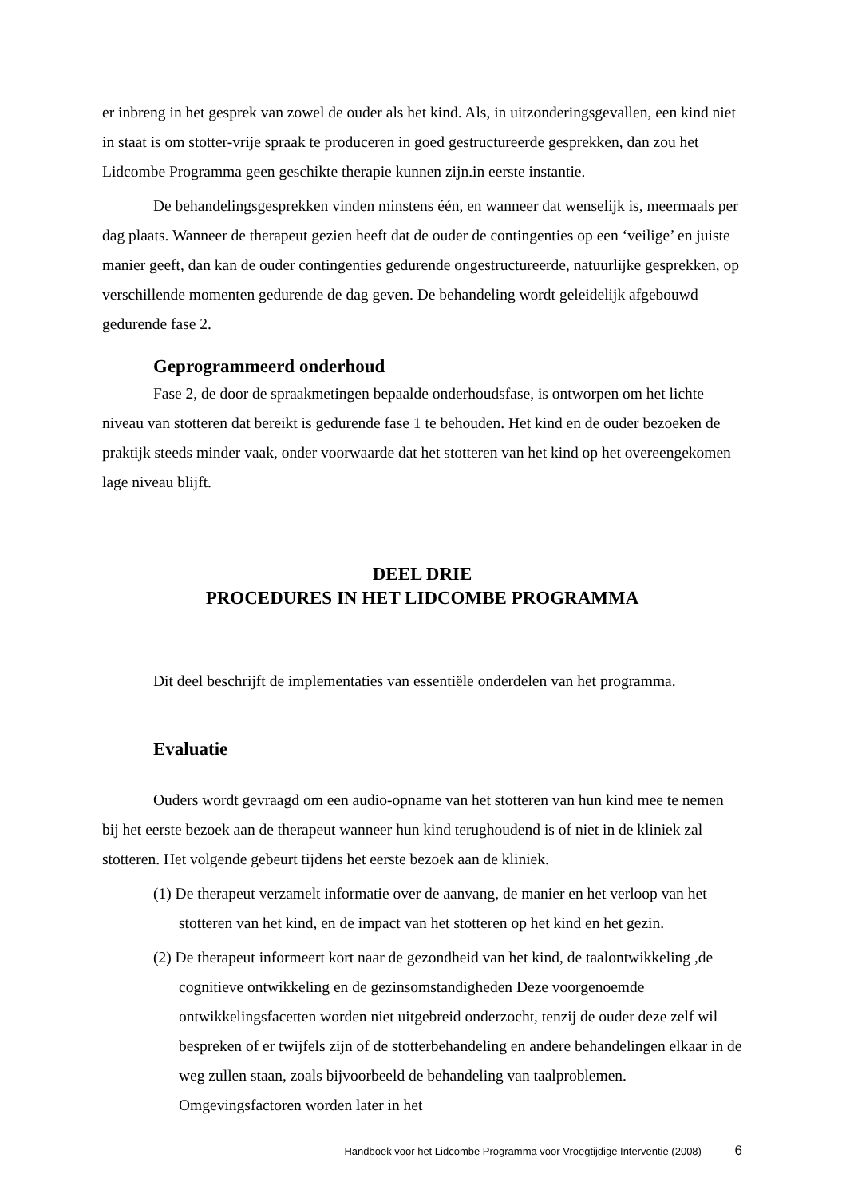er inbreng in het gesprek van zowel de ouder als het kind. Als, in uitzonderingsgevallen, een kind niet in staat is om stotter-vrije spraak te produceren in goed gestructureerde gesprekken, dan zou het Lidcombe Programma geen geschikte therapie kunnen zijn.in eerste instantie.
De behandelingsgesprekken vinden minstens één, en wanneer dat wenselijk is, meermaals per dag plaats. Wanneer de therapeut gezien heeft dat de ouder de contingenties op een ‘veilige’ en juiste manier geeft, dan kan de ouder contingenties gedurende ongestructureerde, natuurlijke gesprekken, op verschillende momenten gedurende de dag geven. De behandeling wordt geleidelijk afgebouwd gedurende fase 2.
Geprogrammeerd onderhoud
Fase 2, de door de spraakmetingen bepaalde onderhoudsfase, is ontworpen om het lichte niveau van stotteren dat bereikt is gedurende fase 1 te behouden. Het kind en de ouder bezoeken de praktijk steeds minder vaak, onder voorwaarde dat het stotteren van het kind op het overeengekomen lage niveau blijft.
DEEL DRIE
PROCEDURES IN HET LIDCOMBE PROGRAMMA
Dit deel beschrijft de implementaties van essentiële onderdelen van het programma.
Evaluatie
Ouders wordt gevraagd om een audio-opname van het stotteren van hun kind mee te nemen bij het eerste bezoek aan de therapeut wanneer hun kind terughoudend is of niet in de kliniek zal stotteren. Het volgende gebeurt tijdens het eerste bezoek aan de kliniek.
(1) De therapeut verzamelt informatie over de aanvang, de manier en het verloop van het stotteren van het kind, en de impact van het stotteren op het kind en het gezin.
(2) De therapeut informeert kort naar de gezondheid van het kind, de taalontwikkeling ,de cognitieve ontwikkeling en de gezinsomstandigheden Deze voorgenoemde ontwikkelingsfacetten worden niet uitgebreid onderzocht, tenzij de ouder deze zelf wil bespreken of er twijfels zijn of de stotterbehandeling en andere behandelingen elkaar in de weg zullen staan, zoals bijvoorbeeld de behandeling van taalproblemen. Omgevingsfactoren worden later in het
Handboek voor het Lidcombe Programma voor Vroegtijdige Interventie (2008) 6